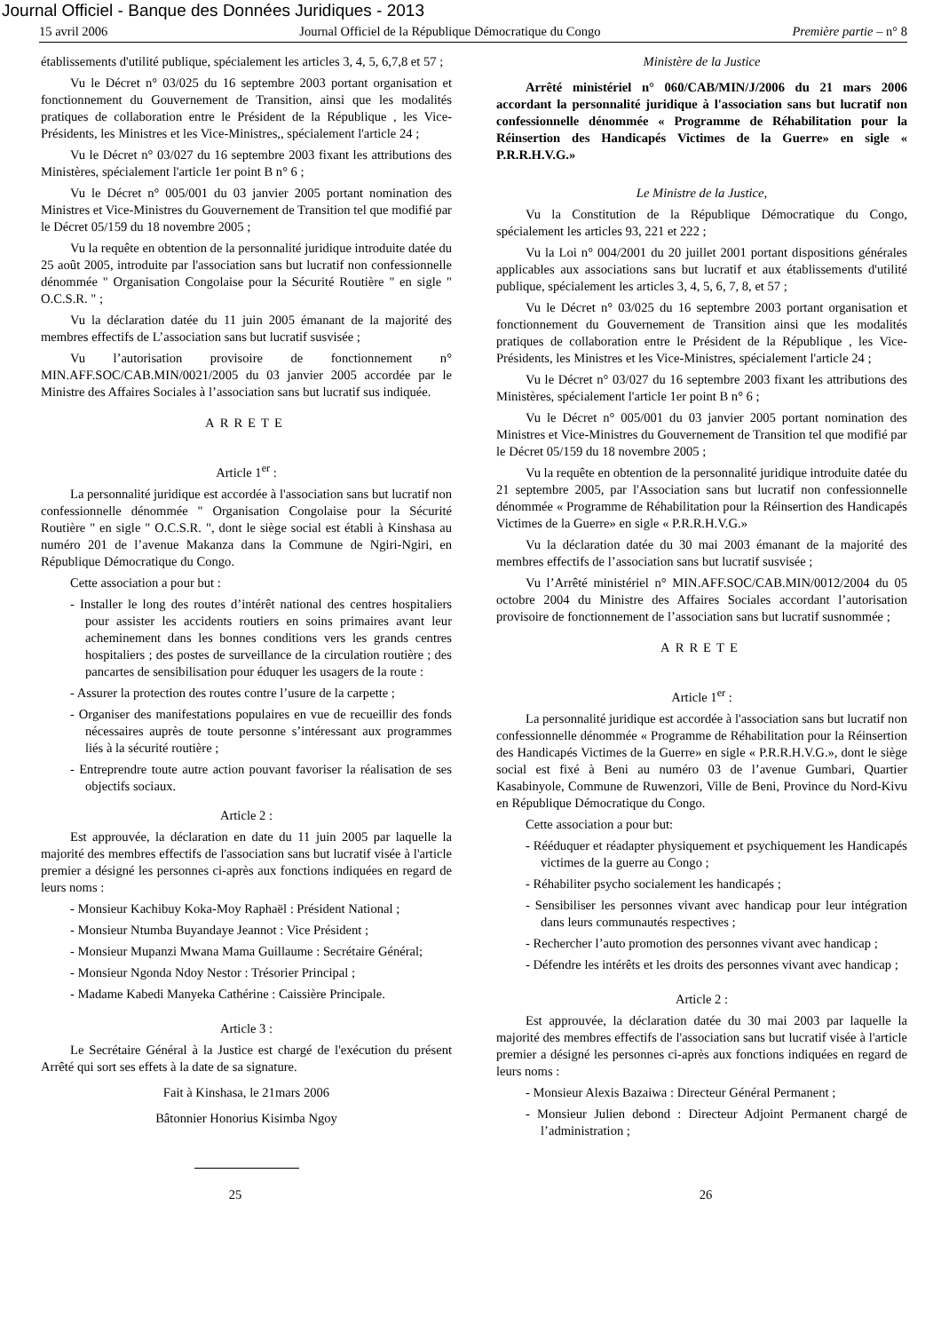Journal Officiel - Banque des Données Juridiques - 2013
15 avril 2006 Journal Officiel de la République Démocratique du Congo Première partie – n° 8
établissements d'utilité publique, spécialement les articles 3, 4, 5, 6,7,8 et 57 ;
Vu le Décret n° 03/025 du 16 septembre 2003 portant organisation et fonctionnement du Gouvernement de Transition, ainsi que les modalités pratiques de collaboration entre le Président de la République , les Vice-Présidents, les Ministres et les Vice-Ministres,, spécialement l'article 24 ;
Vu le Décret n° 03/027 du 16 septembre 2003 fixant les attributions des Ministères, spécialement l'article 1er point B n° 6 ;
Vu le Décret n° 005/001 du 03 janvier 2005 portant nomination des Ministres et Vice-Ministres du Gouvernement de Transition tel que modifié par le Décret 05/159 du 18 novembre 2005 ;
Vu la requête en obtention de la personnalité juridique introduite datée du 25 août 2005, introduite par l'association sans but lucratif non confessionnelle dénommée " Organisation Congolaise pour la Sécurité Routière " en sigle " O.C.S.R. " ;
Vu la déclaration datée du 11 juin 2005 émanant de la majorité des membres effectifs de L’association sans but lucratif susvisée ;
Vu l’autorisation provisoire de fonctionnement n° MIN.AFF.SOC/CAB.MIN/0021/2005 du 03 janvier 2005 accordée par le Ministre des Affaires Sociales à l’association sans but lucratif sus indiquée.
ARRETE
Article 1<sup>er</sup> :
La personnalité juridique est accordée à l'association sans but lucratif non confessionnelle dénommée " Organisation Congolaise pour la Sécurité Routière " en sigle " O.C.S.R. ", dont le siège social est établi à Kinshasa au numéro 201 de l’avenue Makanza dans la Commune de Ngiri-Ngiri, en République Démocratique du Congo.
Cette association a pour but :
- Installer le long des routes d’intérêt national des centres hospitaliers pour assister les accidents routiers en soins primaires avant leur acheminement dans les bonnes conditions vers les grands centres hospitaliers ; des postes de surveillance de la circulation routière ; des pancartes de sensibilisation pour éduquer les usagers de la route :
- Assurer la protection des routes contre l’usure de la carpette ;
- Organiser des manifestations populaires en vue de recueillir des fonds nécessaires auprès de toute personne s’intéressant aux programmes liés à la sécurité routière ;
- Entreprendre toute autre action pouvant favoriser la réalisation de ses objectifs sociaux.
Article 2 :
Est approuvée, la déclaration en date du 11 juin 2005 par laquelle la majorité des membres effectifs de l'association sans but lucratif visée à l'article premier a désigné les personnes ci-après aux fonctions indiquées en regard de leurs noms :
- Monsieur Kachibuy Koka-Moy Raphaël : Président National ;
- Monsieur Ntumba Buyandaye Jeannot : Vice Président ;
- Monsieur Mupanzi Mwana Mama Guillaume : Secrétaire Général;
- Monsieur Ngonda Ndoy Nestor : Trésorier Principal ;
- Madame Kabedi Manyeka Cathérine : Caissière Principale.
Article 3 :
Le Secrétaire Général à la Justice est chargé de l'exécution du présent Arrêté qui sort ses effets à la date de sa signature.
Fait à Kinshasa, le 21mars 2006
Bâtonnier Honorius Kisimba Ngoy
Ministère de la Justice
Arrêté ministériel n° 060/CAB/MIN/J/2006 du 21 mars 2006 accordant la personnalité juridique à l'association sans but lucratif non confessionnelle dénommée « Programme de Réhabilitation pour la Réinsertion des Handicapés Victimes de la Guerre» en sigle « P.R.R.H.V.G.»
Le Ministre de la Justice,
Vu la Constitution de la République Démocratique du Congo, spécialement les articles 93, 221 et 222 ;
Vu la Loi n° 004/2001 du 20 juillet 2001 portant dispositions générales applicables aux associations sans but lucratif et aux établissements d'utilité publique, spécialement les articles 3, 4, 5, 6, 7, 8, et 57 ;
Vu le Décret n° 03/025 du 16 septembre 2003 portant organisation et fonctionnement du Gouvernement de Transition ainsi que les modalités pratiques de collaboration entre le Président de la République , les Vice-Présidents, les Ministres et les Vice-Ministres, spécialement l'article 24 ;
Vu le Décret n° 03/027 du 16 septembre 2003 fixant les attributions des Ministères, spécialement l'article 1er point B n° 6 ;
Vu le Décret n° 005/001 du 03 janvier 2005 portant nomination des Ministres et Vice-Ministres du Gouvernement de Transition tel que modifié par le Décret 05/159 du 18 novembre 2005 ;
Vu la requête en obtention de la personnalité juridique introduite datée du 21 septembre 2005, par l'Association sans but lucratif non confessionnelle dénommée « Programme de Réhabilitation pour la Réinsertion des Handicapés Victimes de la Guerre» en sigle « P.R.R.H.V.G.»
Vu la déclaration datée du 30 mai 2003 émanant de la majorité des membres effectifs de l’association sans but lucratif susvisée ;
Vu l’Arrêté ministériel n° MIN.AFF.SOC/CAB.MIN/0012/2004 du 05 octobre 2004 du Ministre des Affaires Sociales accordant l’autorisation provisoire de fonctionnement de l’association sans but lucratif susnommée ;
ARRETE
Article 1<sup>er</sup> :
La personnalité juridique est accordée à l'association sans but lucratif non confessionnelle dénommée « Programme de Réhabilitation pour la Réinsertion des Handicapés Victimes de la Guerre» en sigle « P.R.R.H.V.G.», dont le siège social est fixé à Beni au numéro 03 de l’avenue Gumbari, Quartier Kasabinyole, Commune de Ruwenzori, Ville de Beni, Province du Nord-Kivu en République Démocratique du Congo.
Cette association a pour but:
- Rééduquer et réadapter physiquement et psychiquement les Handicapés victimes de la guerre au Congo ;
- Réhabiliter psycho socialement les handicapés ;
- Sensibiliser les personnes vivant avec handicap pour leur intégration dans leurs communautés respectives ;
- Rechercher l’auto promotion des personnes vivant avec handicap ;
- Défendre les intérêts et les droits des personnes vivant avec handicap ;
Article 2 :
Est approuvée, la déclaration datée du 30 mai 2003 par laquelle la majorité des membres effectifs de l'association sans but lucratif visée à l'article premier a désigné les personnes ci-après aux fonctions indiquées en regard de leurs noms :
- Monsieur Alexis Bazaiwa : Directeur Général Permanent ;
- Monsieur Julien debond : Directeur Adjoint Permanent chargé de l’administration ;
25 26